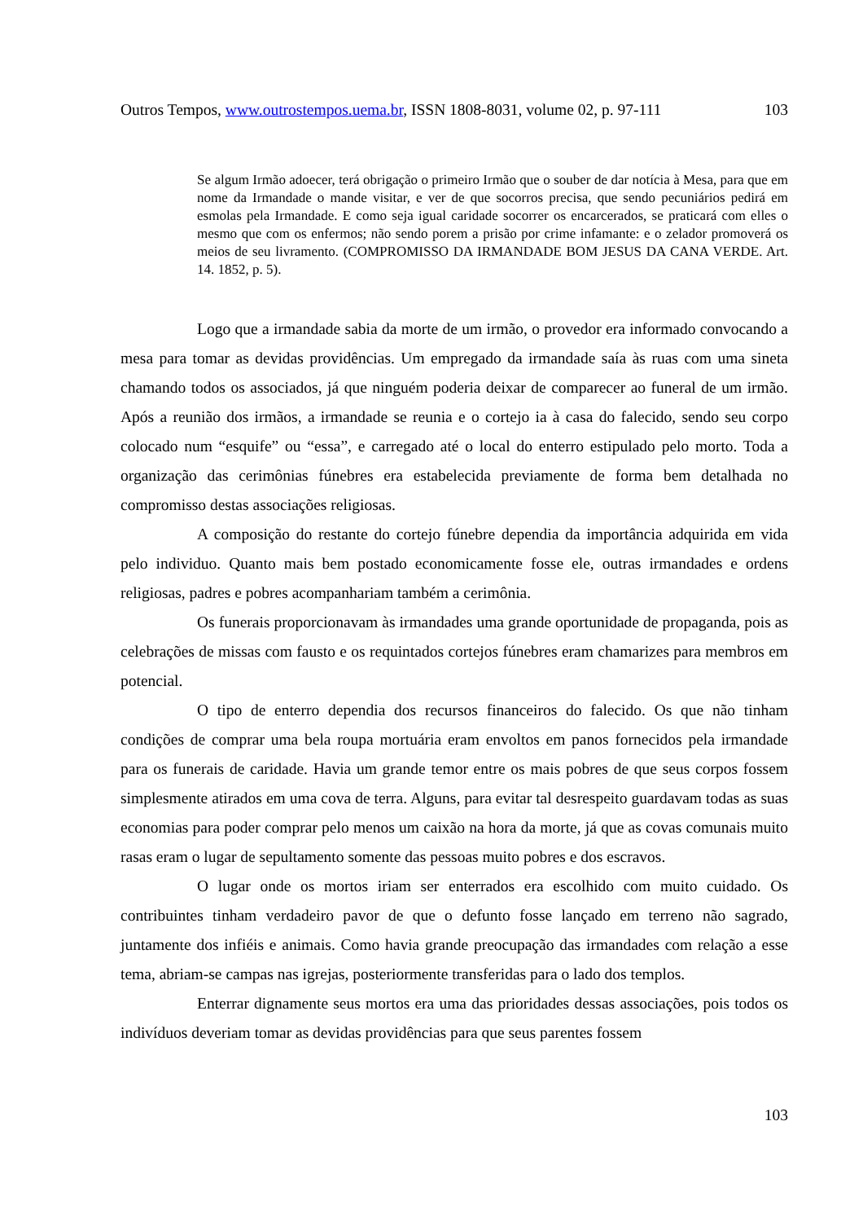Outros Tempos, www.outrostempos.uema.br, ISSN 1808-8031, volume 02, p. 97-111 103
Se algum Irmão adoecer, terá obrigação o primeiro Irmão que o souber de dar notícia à Mesa, para que em nome da Irmandade o mande visitar, e ver de que socorros precisa, que sendo pecuniários pedirá em esmolas pela Irmandade. E como seja igual caridade socorrer os encarcerados, se praticará com elles o mesmo que com os enfermos; não sendo porem a prisão por crime infamante: e o zelador promoverá os meios de seu livramento. (COMPROMISSO DA IRMANDADE BOM JESUS DA CANA VERDE. Art. 14. 1852, p. 5).
Logo que a irmandade sabia da morte de um irmão, o provedor era informado convocando a mesa para tomar as devidas providências. Um empregado da irmandade saía às ruas com uma sineta chamando todos os associados, já que ninguém poderia deixar de comparecer ao funeral de um irmão. Após a reunião dos irmãos, a irmandade se reunia e o cortejo ia à casa do falecido, sendo seu corpo colocado num “esquife” ou “essa”, e carregado até o local do enterro estipulado pelo morto. Toda a organização das cerimônias fúnebres era estabelecida previamente de forma bem detalhada no compromisso destas associações religiosas.
A composição do restante do cortejo fúnebre dependia da importância adquirida em vida pelo individuo. Quanto mais bem postado economicamente fosse ele, outras irmandades e ordens religiosas, padres e pobres acompanhariam também a cerimônia.
Os funerais proporcionavam às irmandades uma grande oportunidade de propaganda, pois as celebrações de missas com fausto e os requintados cortejos fúnebres eram chamarizes para membros em potencial.
O tipo de enterro dependia dos recursos financeiros do falecido. Os que não tinham condições de comprar uma bela roupa mortuária eram envoltos em panos fornecidos pela irmandade para os funerais de caridade. Havia um grande temor entre os mais pobres de que seus corpos fossem simplesmente atirados em uma cova de terra. Alguns, para evitar tal desrespeito guardavam todas as suas economias para poder comprar pelo menos um caixão na hora da morte, já que as covas comunais muito rasas eram o lugar de sepultamento somente das pessoas muito pobres e dos escravos.
O lugar onde os mortos iriam ser enterrados era escolhido com muito cuidado. Os contribuintes tinham verdadeiro pavor de que o defunto fosse lançado em terreno não sagrado, juntamente dos infiéis e animais. Como havia grande preocupação das irmandades com relação a esse tema, abriam-se campas nas igrejas, posteriormente transferidas para o lado dos templos.
Enterrar dignamente seus mortos era uma das prioridades dessas associações, pois todos os indivíduos deveriam tomar as devidas providências para que seus parentes fossem
103